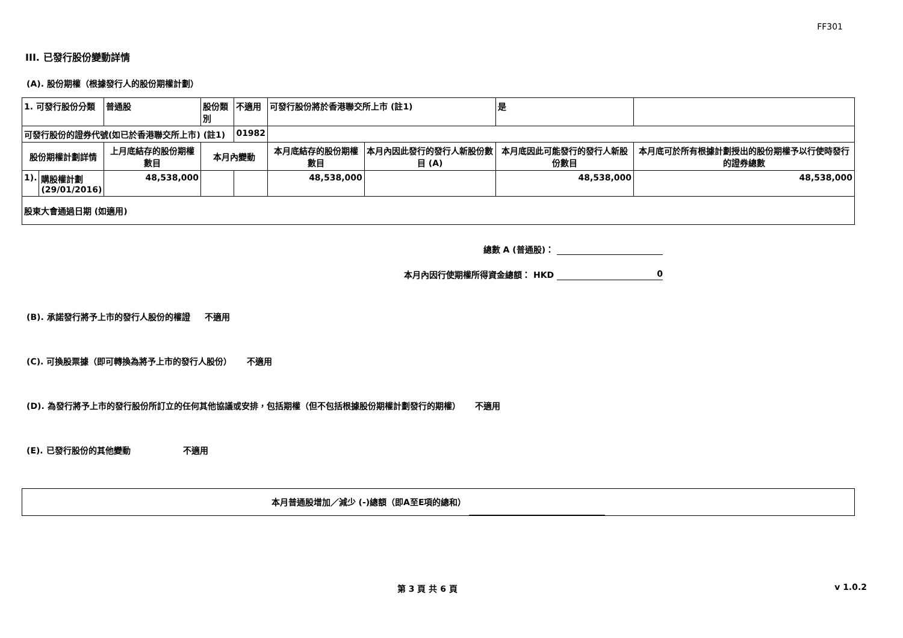FF301
III. 已發行股份變動詳情
(A). 股份期權（根據發行人的股份期權計劃）
| 1. 可發行股份分類 | | 普通股 | 股份類別 | 不適用 | 可發行股份將於香港聯交所上市 (註1) | | 是 | |
| 可發行股份的證券代號(如已於香港聯交所上市) (註1) | | | | 01982 | | | | |
| 股份期權計劃詳情 | | 上月底結存的股份期權數目 | 本月內變動 | | 本月底結存的股份期權數目 | 本月內因此發行的發行人新股份數目 (A) | 本月底因此可能發行的發行人新股份數目 | 本月底可於所有根據計劃授出的股份期權予以行使時發行的證券總數 |
| 1). | 購股權計劃 (29/01/2016) | 48,538,000 | | | 48,538,000 | | 48,538,000 | 48,538,000 |
| 股東大會通過日期 (如適用) | | | | | | | | |
總數 A (普通股)：
本月內因行使期權所得資金總額： HKD 0
(B). 承諾發行將予上市的發行人股份的權證 不適用
(C). 可換股票據（即可轉換為將予上市的發行人股份） 不適用
(D). 為發行將予上市的發行股份所訂立的任何其他協議或安排，包括期權（但不包括根據股份期權計劃發行的期權） 不適用
(E). 已發行股份的其他變動 不適用
本月普通股增加／減少 (-)總額（即A至E項的總和）
第 3 頁 共 6 頁 v 1.0.2